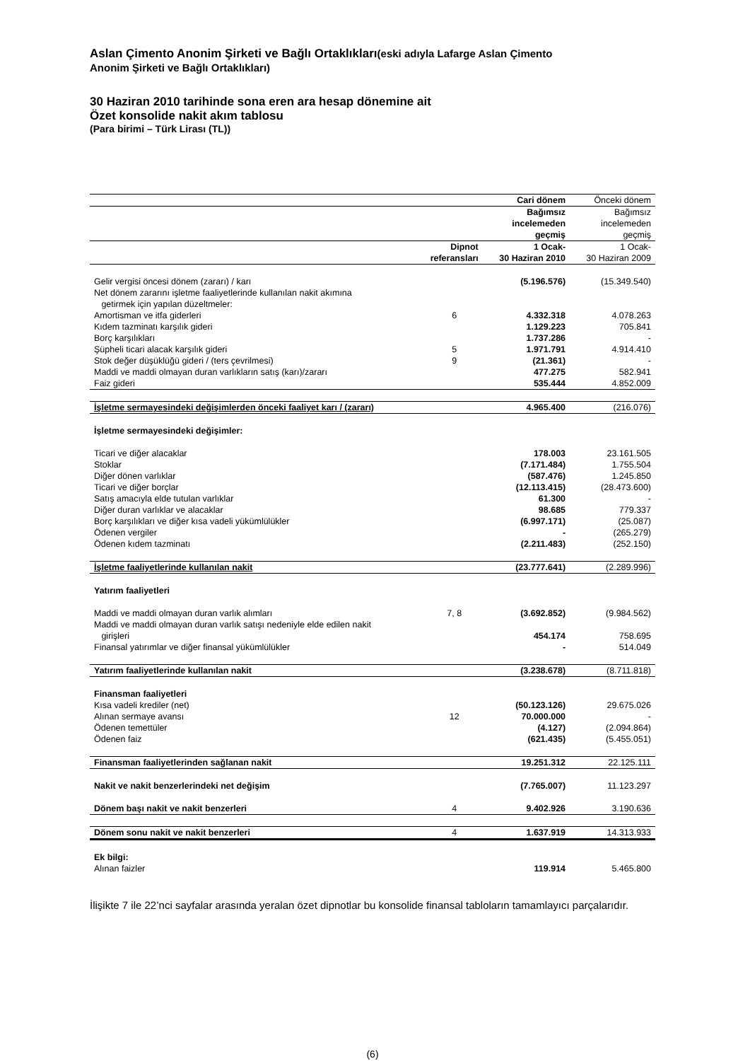Aslan Çimento Anonim Şirketi ve Bağlı Ortaklıkları(eski adıyla Lafarge Aslan Çimento
Anonim Şirketi ve Bağlı Ortaklıkları)
30 Haziran 2010 tarihinde sona eren ara hesap dönemine ait
Özet konsolide nakit akım tablosu
(Para birimi – Türk Lirası (TL))
| | | Cari dönem | Önceki dönem |
| | | Bağımsız incelemeden geçmiş | Bağımsız incelemeden geçmiş |
| | Dipnot referansları | 1 Ocak- 30 Haziran 2010 | 1 Ocak- 30 Haziran 2009 |
| Gelir vergisi öncesi dönem (zararı) / karı | | (5.196.576) | (15.349.540) |
| Net dönem zararını işletme faaliyetlerinde kullanılan nakit akımına getirmek için yapılan düzeltmeler: | | | |
| Amortisman ve itfa giderleri | 6 | 4.332.318 | 4.078.263 |
| Kıdem tazminatı karşılık gideri | | 1.129.223 | 705.841 |
| Borç karşılıkları | | 1.737.286 | - |
| Şüpheli ticari alacak karşılık gideri | 5 | 1.971.791 | 4.914.410 |
| Stok değer düşüklüğü gideri / (ters çevrilmesi) | 9 | (21.361) | - |
| Maddi ve maddi olmayan duran varlıkların satış (karı)/zararı | | 477.275 | 582.941 |
| Faiz gideri | | 535.444 | 4.852.009 |
| İşletme sermayesindeki değişimlerden önceki faaliyet karı / (zararı) | | 4.965.400 | (216.076) |
| İşletme sermayesindeki değişimler: | | | |
| Ticari ve diğer alacaklar | | 178.003 | 23.161.505 |
| Stoklar | | (7.171.484) | 1.755.504 |
| Diğer dönen varlıklar | | (587.476) | 1.245.850 |
| Ticari ve diğer borçlar | | (12.113.415) | (28.473.600) |
| Satış amacıyla elde tutulan varlıklar | | 61.300 | - |
| Diğer duran varlıklar ve alacaklar | | 98.685 | 779.337 |
| Borç karşılıkları ve diğer kısa vadeli yükümlülükler | | (6.997.171) | (25.087) |
| Ödenen vergiler | | - | (265.279) |
| Ödenen kıdem tazminatı | | (2.211.483) | (252.150) |
| İşletme faaliyetlerinde kullanılan nakit | | (23.777.641) | (2.289.996) |
| Yatırım faaliyetleri | | | |
| Maddi ve maddi olmayan duran varlık alımları | 7, 8 | (3.692.852) | (9.984.562) |
| Maddi ve maddi olmayan duran varlık satışı nedeniyle elde edilen nakit girişleri | | 454.174 | 758.695 |
| Finansal yatırımlar ve diğer finansal yükümlülükler | | - | 514.049 |
| Yatırım faaliyetlerinde kullanılan nakit | | (3.238.678) | (8.711.818) |
| Finansman faaliyetleri | | | |
| Kısa vadeli krediler (net) | | (50.123.126) | 29.675.026 |
| Alınan sermaye avansı | 12 | 70.000.000 | - |
| Ödenen temettüler | | (4.127) | (2.094.864) |
| Ödenen faiz | | (621.435) | (5.455.051) |
| Finansman faaliyetlerinden sağlanan nakit | | 19.251.312 | 22.125.111 |
| Nakit ve nakit benzerlerindeki net değişim | | (7.765.007) | 11.123.297 |
| Dönem başı nakit ve nakit benzerleri | 4 | 9.402.926 | 3.190.636 |
| Dönem sonu nakit ve nakit benzerleri | 4 | 1.637.919 | 14.313.933 |
| Ek bilgi: | | | |
| Alınan faizler | | 119.914 | 5.465.800 |
İlişikte 7 ile 22’nci sayfalar arasında yeralan özet dipnotlar bu konsolide finansal tabloların tamamlayıcı parçalarıdır.
(6)